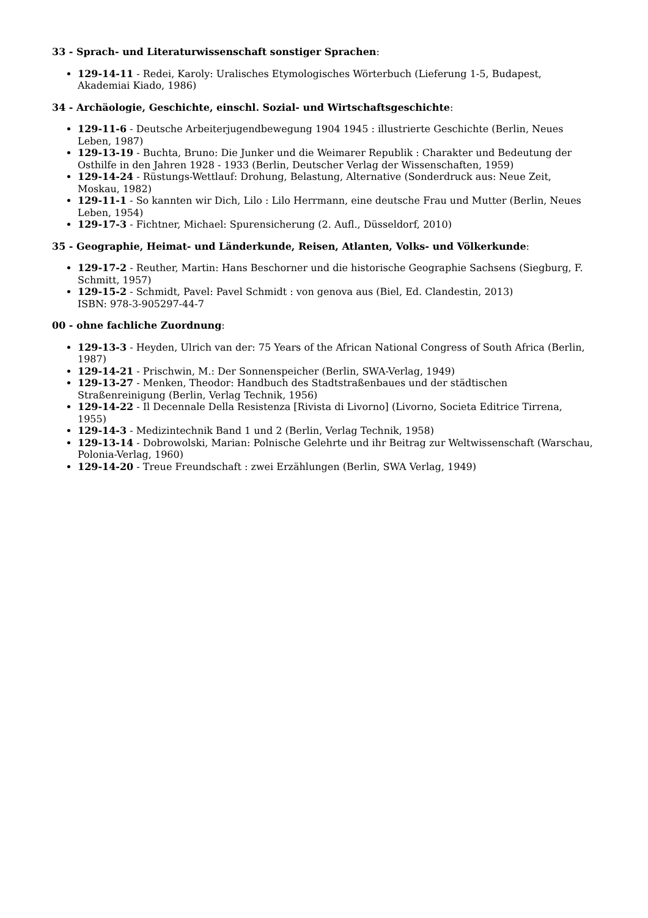33 - Sprach- und Literaturwissenschaft sonstiger Sprachen:
129-14-11 - Redei, Karoly: Uralisches Etymologisches Wörterbuch (Lieferung 1-5, Budapest, Akademiai Kiado, 1986)
34 - Archäologie, Geschichte, einschl. Sozial- und Wirtschaftsgeschichte:
129-11-6 - Deutsche Arbeiterjugendbewegung 1904 1945 : illustrierte Geschichte (Berlin, Neues Leben, 1987)
129-13-19 - Buchta, Bruno: Die Junker und die Weimarer Republik : Charakter und Bedeutung der Osthilfe in den Jahren 1928 - 1933 (Berlin, Deutscher Verlag der Wissenschaften, 1959)
129-14-24 - Rüstungs-Wettlauf: Drohung, Belastung, Alternative (Sonderdruck aus: Neue Zeit, Moskau, 1982)
129-11-1 - So kannten wir Dich, Lilo : Lilo Herrmann, eine deutsche Frau und Mutter (Berlin, Neues Leben, 1954)
129-17-3 - Fichtner, Michael: Spurensicherung (2. Aufl., Düsseldorf, 2010)
35 - Geographie, Heimat- und Länderkunde, Reisen, Atlanten, Volks- und Völkerkunde:
129-17-2 - Reuther, Martin: Hans Beschorner und die historische Geographie Sachsens (Siegburg, F. Schmitt, 1957)
129-15-2 - Schmidt, Pavel: Pavel Schmidt : von genova aus (Biel, Ed. Clandestin, 2013)
ISBN: 978-3-905297-44-7
00 - ohne fachliche Zuordnung:
129-13-3 - Heyden, Ulrich van der: 75 Years of the African National Congress of South Africa (Berlin, 1987)
129-14-21 - Prischwin, M.: Der Sonnenspeicher (Berlin, SWA-Verlag, 1949)
129-13-27 - Menken, Theodor: Handbuch des Stadtstraßenbaues und der städtischen Straßenreinigung (Berlin, Verlag Technik, 1956)
129-14-22 - Il Decennale Della Resistenza [Rivista di Livorno] (Livorno, Societa Editrice Tirrena, 1955)
129-14-3 - Medizintechnik Band 1 und 2 (Berlin, Verlag Technik, 1958)
129-13-14 - Dobrowolski, Marian: Polnische Gelehrte und ihr Beitrag zur Weltwissenschaft (Warschau, Polonia-Verlag, 1960)
129-14-20 - Treue Freundschaft : zwei Erzählungen (Berlin, SWA Verlag, 1949)